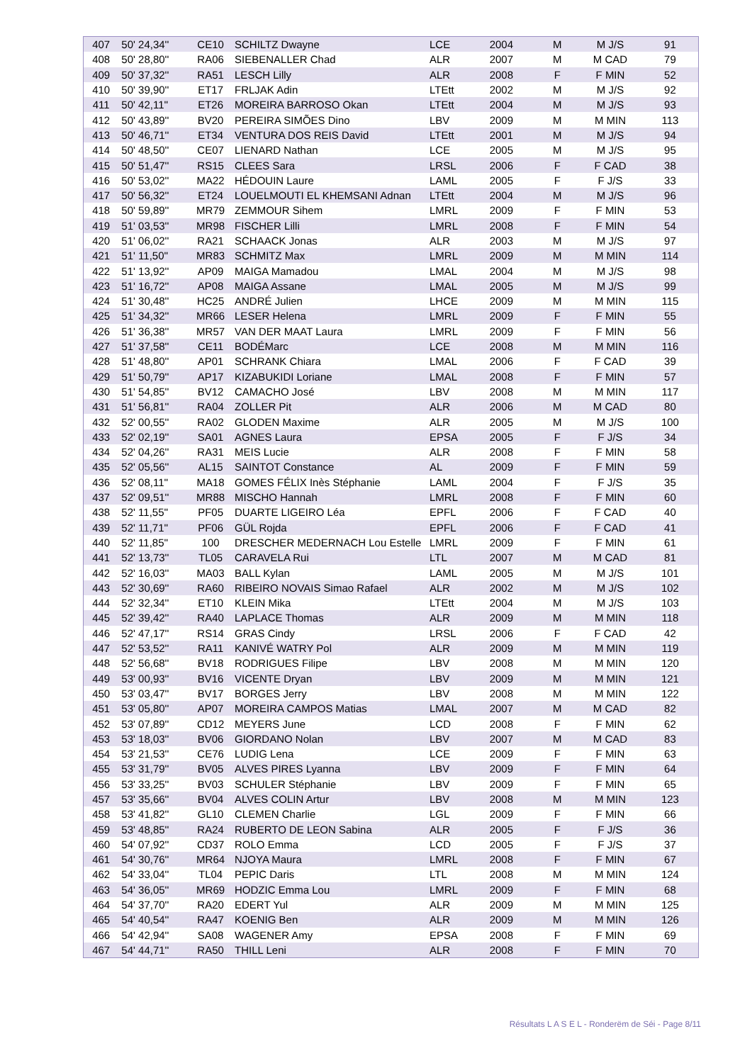| 407 | 50' 24,34'' | CE10 | SCHILTZ Dwayne | LCE | 2004 | M | M J/S | 91 |
| 408 | 50' 28,80'' | RA06 | SIEBENALLER Chad | ALR | 2007 | M | M CAD | 79 |
| 409 | 50' 37,32'' | RA51 | LESCH Lilly | ALR | 2008 | F | F MIN | 52 |
| 410 | 50' 39,90'' | ET17 | FRLJAK Adin | LTEtt | 2002 | M | M J/S | 92 |
| 411 | 50' 42,11'' | ET26 | MOREIRA BARROSO Okan | LTEtt | 2004 | M | M J/S | 93 |
| 412 | 50' 43,89'' | BV20 | PEREIRA SIMÕES Dino | LBV | 2009 | M | M MIN | 113 |
| 413 | 50' 46,71'' | ET34 | VENTURA DOS REIS David | LTEtt | 2001 | M | M J/S | 94 |
| 414 | 50' 48,50'' | CE07 | LIENARD Nathan | LCE | 2005 | M | M J/S | 95 |
| 415 | 50' 51,47'' | RS15 | CLEES Sara | LRSL | 2006 | F | F CAD | 38 |
| 416 | 50' 53,02'' | MA22 | HÉDOUIN Laure | LAML | 2005 | F | F J/S | 33 |
| 417 | 50' 56,32'' | ET24 | LOUELMOUTI EL KHEMSANI Adnan | LTEtt | 2004 | M | M J/S | 96 |
| 418 | 50' 59,89'' | MR79 | ZEMMOUR Sihem | LMRL | 2009 | F | F MIN | 53 |
| 419 | 51' 03,53'' | MR98 | FISCHER Lilli | LMRL | 2008 | F | F MIN | 54 |
| 420 | 51' 06,02'' | RA21 | SCHAACK Jonas | ALR | 2003 | M | M J/S | 97 |
| 421 | 51' 11,50'' | MR83 | SCHMITZ Max | LMRL | 2009 | M | M MIN | 114 |
| 422 | 51' 13,92'' | AP09 | MAIGA Mamadou | LMAL | 2004 | M | M J/S | 98 |
| 423 | 51' 16,72'' | AP08 | MAIGA Assane | LMAL | 2005 | M | M J/S | 99 |
| 424 | 51' 30,48'' | HC25 | ANDRÉ Julien | LHCE | 2009 | M | M MIN | 115 |
| 425 | 51' 34,32'' | MR66 | LESER Helena | LMRL | 2009 | F | F MIN | 55 |
| 426 | 51' 36,38'' | MR57 | VAN DER MAAT Laura | LMRL | 2009 | F | F MIN | 56 |
| 427 | 51' 37,58'' | CE11 | BODÉMarc | LCE | 2008 | M | M MIN | 116 |
| 428 | 51' 48,80'' | AP01 | SCHRANK Chiara | LMAL | 2006 | F | F CAD | 39 |
| 429 | 51' 50,79'' | AP17 | KIZABUKIDI Loriane | LMAL | 2008 | F | F MIN | 57 |
| 430 | 51' 54,85'' | BV12 | CAMACHO José | LBV | 2008 | M | M MIN | 117 |
| 431 | 51' 56,81'' | RA04 | ZOLLER Pit | ALR | 2006 | M | M CAD | 80 |
| 432 | 52' 00,55'' | RA02 | GLODEN Maxime | ALR | 2005 | M | M J/S | 100 |
| 433 | 52' 02,19'' | SA01 | AGNES Laura | EPSA | 2005 | F | F J/S | 34 |
| 434 | 52' 04,26'' | RA31 | MEIS Lucie | ALR | 2008 | F | F MIN | 58 |
| 435 | 52' 05,56'' | AL15 | SAINTOT Constance | AL | 2009 | F | F MIN | 59 |
| 436 | 52' 08,11'' | MA18 | GOMES FÉLIX Inès Stéphanie | LAML | 2004 | F | F J/S | 35 |
| 437 | 52' 09,51'' | MR88 | MISCHO Hannah | LMRL | 2008 | F | F MIN | 60 |
| 438 | 52' 11,55'' | PF05 | DUARTE LIGEIRO Léa | EPFL | 2006 | F | F CAD | 40 |
| 439 | 52' 11,71'' | PF06 | GÜL Rojda | EPFL | 2006 | F | F CAD | 41 |
| 440 | 52' 11,85'' | 100 | DRESCHER MEDERNACH Lou Estelle | LMRL | 2009 | F | F MIN | 61 |
| 441 | 52' 13,73'' | TL05 | CARAVELA Rui | LTL | 2007 | M | M CAD | 81 |
| 442 | 52' 16,03'' | MA03 | BALL Kylan | LAML | 2005 | M | M J/S | 101 |
| 443 | 52' 30,69'' | RA60 | RIBEIRO NOVAIS Simao Rafael | ALR | 2002 | M | M J/S | 102 |
| 444 | 52' 32,34'' | ET10 | KLEIN Mika | LTEtt | 2004 | M | M J/S | 103 |
| 445 | 52' 39,42'' | RA40 | LAPLACE Thomas | ALR | 2009 | M | M MIN | 118 |
| 446 | 52' 47,17'' | RS14 | GRAS Cindy | LRSL | 2006 | F | F CAD | 42 |
| 447 | 52' 53,52'' | RA11 | KANIVÉ WATRY Pol | ALR | 2009 | M | M MIN | 119 |
| 448 | 52' 56,68'' | BV18 | RODRIGUES Filipe | LBV | 2008 | M | M MIN | 120 |
| 449 | 53' 00,93'' | BV16 | VICENTE Dryan | LBV | 2009 | M | M MIN | 121 |
| 450 | 53' 03,47'' | BV17 | BORGES Jerry | LBV | 2008 | M | M MIN | 122 |
| 451 | 53' 05,80'' | AP07 | MOREIRA CAMPOS Matias | LMAL | 2007 | M | M CAD | 82 |
| 452 | 53' 07,89'' | CD12 | MEYERS June | LCD | 2008 | F | F MIN | 62 |
| 453 | 53' 18,03'' | BV06 | GIORDANO Nolan | LBV | 2007 | M | M CAD | 83 |
| 454 | 53' 21,53'' | CE76 | LUDIG Lena | LCE | 2009 | F | F MIN | 63 |
| 455 | 53' 31,79'' | BV05 | ALVES PIRES Lyanna | LBV | 2009 | F | F MIN | 64 |
| 456 | 53' 33,25'' | BV03 | SCHULER Stéphanie | LBV | 2009 | F | F MIN | 65 |
| 457 | 53' 35,66'' | BV04 | ALVES COLIN Artur | LBV | 2008 | M | M MIN | 123 |
| 458 | 53' 41,82'' | GL10 | CLEMEN Charlie | LGL | 2009 | F | F MIN | 66 |
| 459 | 53' 48,85'' | RA24 | RUBERTO DE LEON Sabina | ALR | 2005 | F | F J/S | 36 |
| 460 | 54' 07,92'' | CD37 | ROLO Emma | LCD | 2005 | F | F J/S | 37 |
| 461 | 54' 30,76'' | MR64 | NJOYA Maura | LMRL | 2008 | F | F MIN | 67 |
| 462 | 54' 33,04'' | TL04 | PEPIC Daris | LTL | 2008 | M | M MIN | 124 |
| 463 | 54' 36,05'' | MR69 | HODZIC Emma Lou | LMRL | 2009 | F | F MIN | 68 |
| 464 | 54' 37,70'' | RA20 | EDERT Yul | ALR | 2009 | M | M MIN | 125 |
| 465 | 54' 40,54'' | RA47 | KOENIG Ben | ALR | 2009 | M | M MIN | 126 |
| 466 | 54' 42,94'' | SA08 | WAGENER Amy | EPSA | 2008 | F | F MIN | 69 |
| 467 | 54' 44,71'' | RA50 | THILL Leni | ALR | 2008 | F | F MIN | 70 |
Résultats L A S E L - Ronderëm de Séi - Page 8/11